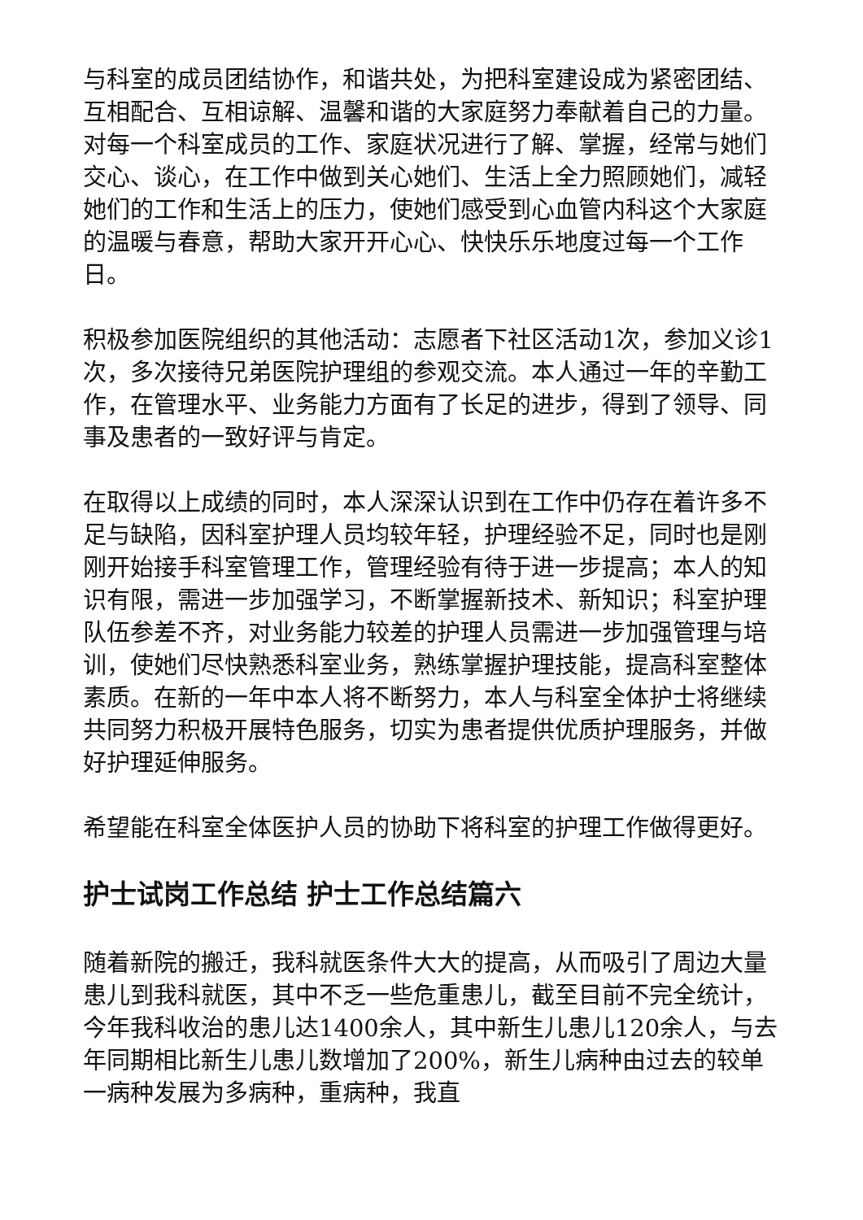与科室的成员团结协作，和谐共处，为把科室建设成为紧密团结、互相配合、互相谅解、温馨和谐的大家庭努力奉献着自己的力量。对每一个科室成员的工作、家庭状况进行了解、掌握，经常与她们交心、谈心，在工作中做到关心她们、生活上全力照顾她们，减轻她们的工作和生活上的压力，使她们感受到心血管内科这个大家庭的温暖与春意，帮助大家开开心心、快快乐乐地度过每一个工作日。
积极参加医院组织的其他活动：志愿者下社区活动1次，参加义诊1次，多次接待兄弟医院护理组的参观交流。本人通过一年的辛勤工作，在管理水平、业务能力方面有了长足的进步，得到了领导、同事及患者的一致好评与肯定。
在取得以上成绩的同时，本人深深认识到在工作中仍存在着许多不足与缺陷，因科室护理人员均较年轻，护理经验不足，同时也是刚刚开始接手科室管理工作，管理经验有待于进一步提高；本人的知识有限，需进一步加强学习，不断掌握新技术、新知识；科室护理队伍参差不齐，对业务能力较差的护理人员需进一步加强管理与培训，使她们尽快熟悉科室业务，熟练掌握护理技能，提高科室整体素质。在新的一年中本人将不断努力，本人与科室全体护士将继续共同努力积极开展特色服务，切实为患者提供优质护理服务，并做好护理延伸服务。
希望能在科室全体医护人员的协助下将科室的护理工作做得更好。
护士试岗工作总结 护士工作总结篇六
随着新院的搬迁，我科就医条件大大的提高，从而吸引了周边大量患儿到我科就医，其中不乏一些危重患儿，截至目前不完全统计，今年我科收治的患儿达1400余人，其中新生儿患儿120余人，与去年同期相比新生儿患儿数增加了200%，新生儿病种由过去的较单一病种发展为多病种，重病种，我直